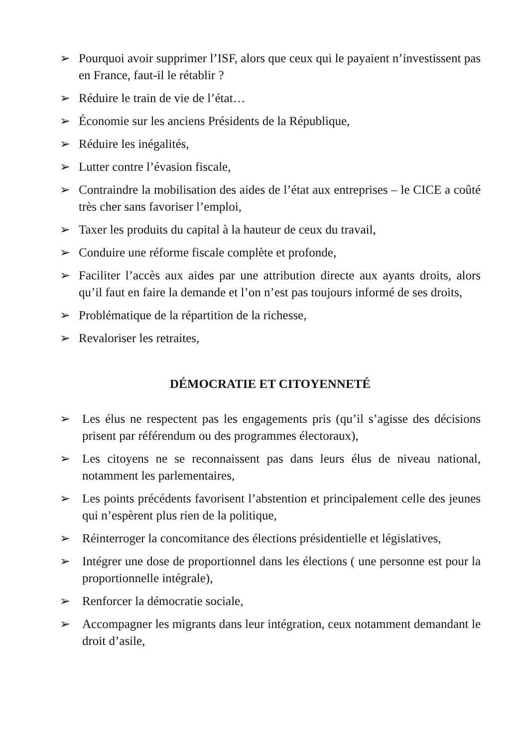➢ Pourquoi avoir supprimer l’ISF, alors que ceux qui le payaient n’investissent pas en France, faut-il le rétablir ?
➢ Réduire le train de vie de l’état…
➢ Économie sur les anciens Présidents de la République,
➢ Réduire les inégalités,
➢ Lutter contre l’évasion fiscale,
➢ Contraindre la mobilisation des aides de l’état aux entreprises – le CICE a coûté très cher sans favoriser l’emploi,
➢ Taxer les produits du capital à la hauteur de ceux du travail,
➢ Conduire une réforme fiscale complète et profonde,
➢ Faciliter l’accès aux aides par une attribution directe aux ayants droits, alors qu’il faut en faire la demande et l’on n’est pas toujours informé de ses droits,
➢ Problématique de la répartition de la richesse,
➢ Revaloriser les retraites,
DÉMOCRATIE ET CITOYENNETÉ
➢ Les élus ne respectent pas les engagements pris (qu’il s’agisse des décisions prisent par référendum ou des programmes électoraux),
➢ Les citoyens ne se reconnaissent pas dans leurs élus de niveau national, notamment les parlementaires,
➢ Les points précédents favorisent l’abstention et principalement celle des jeunes qui n’espèrent plus rien de la politique,
➢ Réinterroger la concomitance des élections présidentielle et législatives,
➢ Intégrer une dose de proportionnel dans les élections ( une personne est pour la proportionnelle intégrale),
➢ Renforcer la démocratie sociale,
➢ Accompagner les migrants dans leur intégration, ceux notamment demandant le droit d’asile,